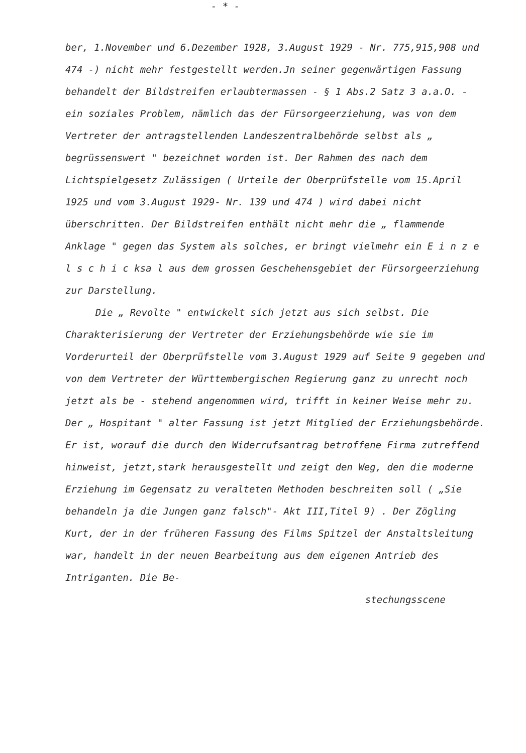- * -
ber, 1.November und 6.Dezember 1928, 3.August 1929 - Nr. 775,915,908 und 474 -) nicht mehr festgestellt werden.Jn seiner gegenwärtigen Fassung behandelt der Bildstreifen erlaubtermassen - § 1 Abs.2 Satz 3 a.a.O. - ein soziales Problem, nämlich das der Fürsorgeerziehung, was von dem Vertreter der antragstellenden Landeszentralbehörde selbst als „ begrüssenswert " bezeichnet worden ist. Der Rahmen des nach dem Lichtspielgesetz Zulässigen ( Urteile der Oberprüfstelle vom 15.April 1925 und vom 3.August 1929- Nr. 139 und 474 ) wird dabei nicht überschritten. Der Bildstreifen enthält nicht mehr die „ flammende Anklage " gegen das System als solches, er bringt vielmehr ein E i n z e l s c h i c ksa l aus dem grossen Geschehensgebiet der Fürsorgeerziehung zur Darstellung.
Die „ Revolte " entwickelt sich jetzt aus sich selbst. Die Charakterisierung der Vertreter der Erziehungsbehörde wie sie im Vorderurteil der Oberprüfstelle vom 3.August 1929 auf Seite 9 gegeben und von dem Vertreter der Württembergischen Regierung ganz zu unrecht noch jetzt als be - stehend angenommen wird, trifft in keiner Weise mehr zu. Der „ Hospitant " alter Fassung ist jetzt Mitglied der Erziehungsbehörde. Er ist, worauf die durch den Widerrufsantrag betroffene Firma zutreffend hinweist, jetzt,stark herausgestellt und zeigt den Weg, den die moderne Erziehung im Gegensatz zu veralteten Methoden beschreiten soll ( „Sie behandeln ja die Jungen ganz falsch"- Akt III,Titel 9) . Der Zögling Kurt, der in der früheren Fassung des Films Spitzel der Anstaltsleitung war, handelt in der neuen Bearbeitung aus dem eigenen Antrieb des Intriganten. Die Be-
stechungsscene